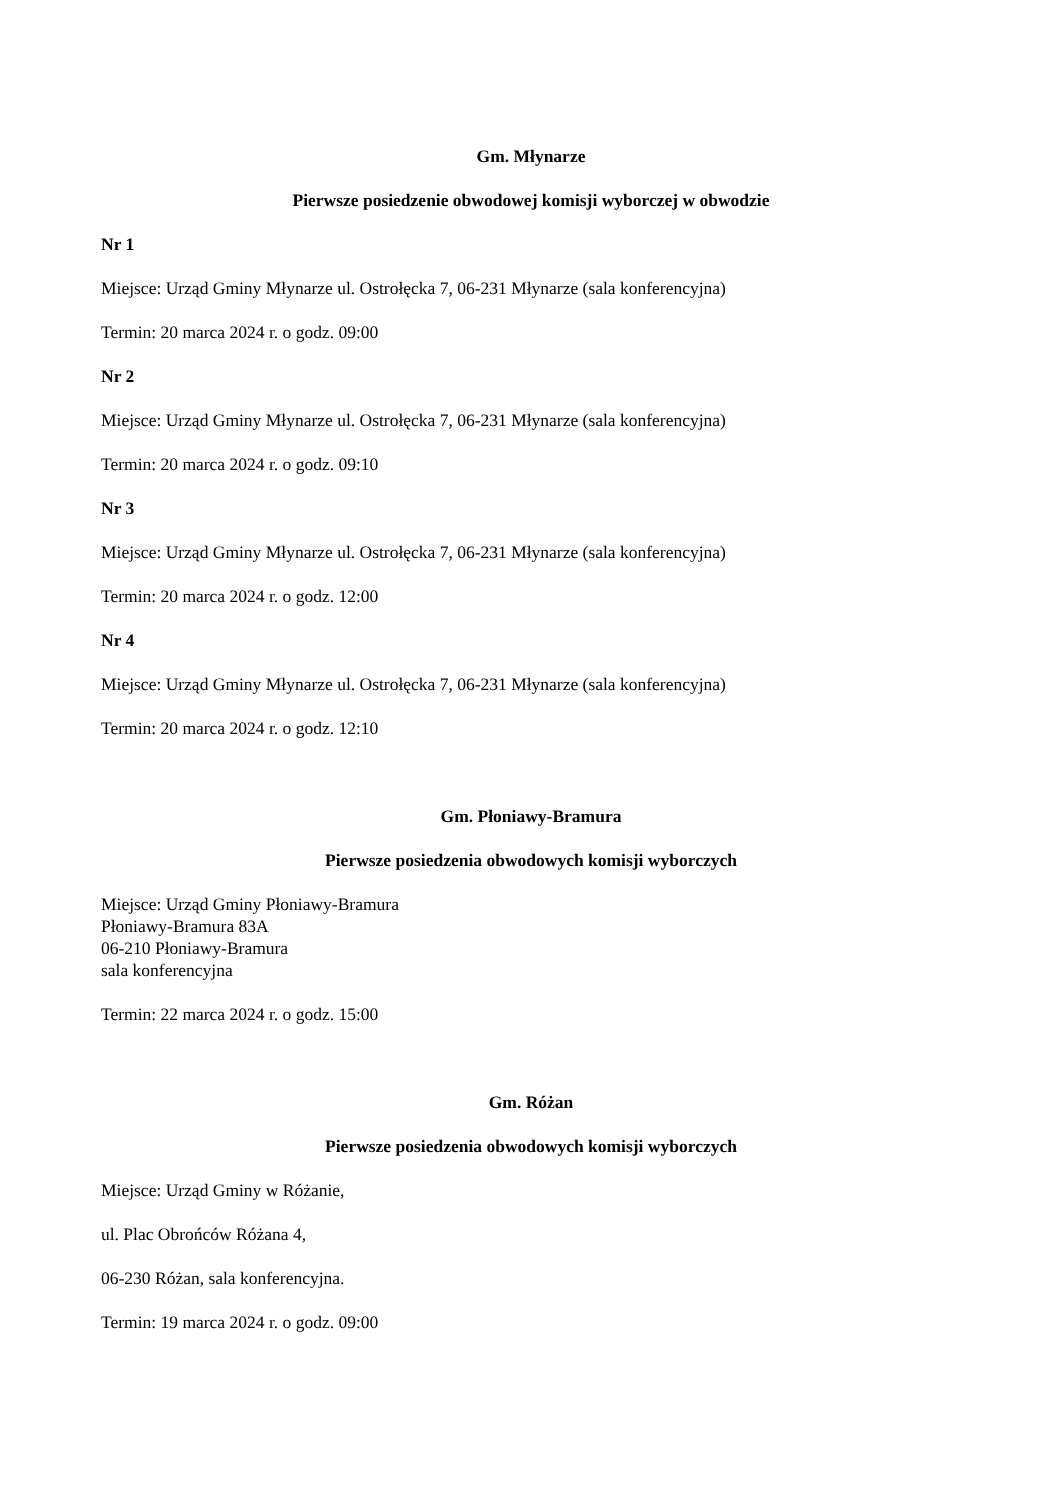Gm. Młynarze
Pierwsze posiedzenie obwodowej komisji wyborczej w obwodzie
Nr 1
Miejsce: Urząd Gminy Młynarze ul. Ostrołęcka 7, 06-231 Młynarze (sala konferencyjna)
Termin: 20 marca 2024 r. o godz. 09:00
Nr 2
Miejsce: Urząd Gminy Młynarze ul. Ostrołęcka 7, 06-231 Młynarze (sala konferencyjna)
Termin: 20 marca 2024 r. o godz. 09:10
Nr 3
Miejsce: Urząd Gminy Młynarze ul. Ostrołęcka 7, 06-231 Młynarze (sala konferencyjna)
Termin: 20 marca 2024 r. o godz. 12:00
Nr 4
Miejsce: Urząd Gminy Młynarze ul. Ostrołęcka 7, 06-231 Młynarze (sala konferencyjna)
Termin: 20 marca 2024 r. o godz. 12:10
Gm. Płoniawy-Bramura
Pierwsze posiedzenia obwodowych komisji wyborczych
Miejsce: Urząd Gminy Płoniawy-Bramura
Płoniawy-Bramura 83A
06-210 Płoniawy-Bramura
sala konferencyjna
Termin: 22 marca 2024 r. o godz. 15:00
Gm. Różan
Pierwsze posiedzenia obwodowych komisji wyborczych
Miejsce: Urząd Gminy w Różanie,
ul. Plac Obrońców Różana 4,
06-230 Różan, sala konferencyjna.
Termin: 19 marca 2024 r. o godz. 09:00